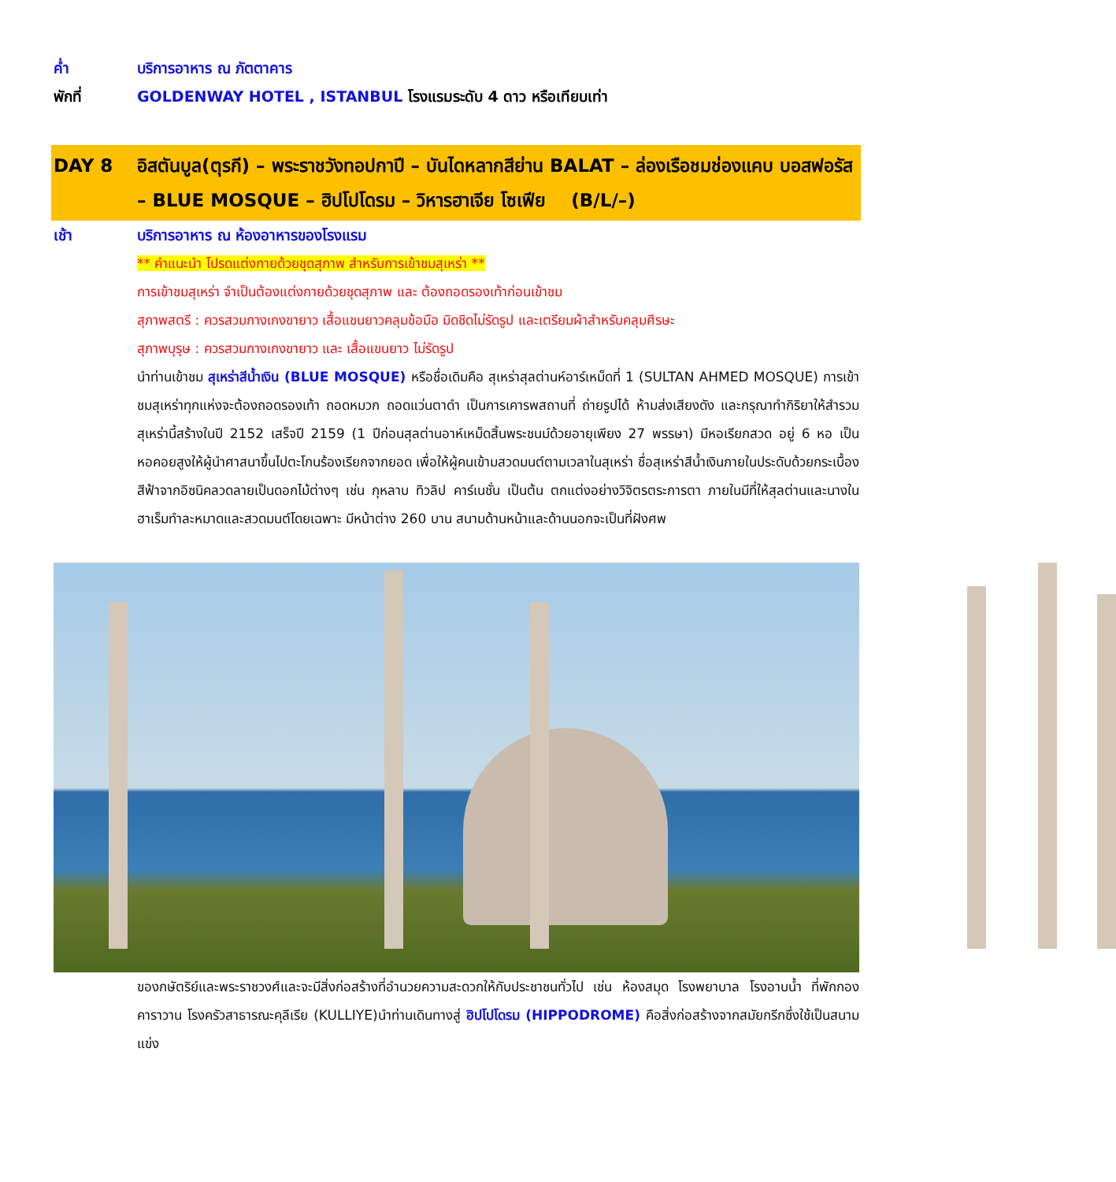ค่ำ บริการอาหาร ณ ภัตตาคาร
พักที่ GOLDENWAY HOTEL , ISTANBUL โรงแรมระดับ 4 ดาว หรือเทียบเท่า
DAY 8 อิสตันบูล(ตุรกี) – พระราชวังทอปกาปี – บันไดหลากสีย่าน BALAT – ล่องเรือชมช่องแคบ บอสฟอรัส – BLUE MOSQUE – ฮิปโปโดรม – วิหารฮาเจีย โซเฟีย (B/L/–)
เช้า
บริการอาหาร ณ ห้องอาหารของโรงแรม
** คำแนะนำ โปรดแต่งกายด้วยชุดสุภาพ สำหรับการเข้าชมสุเหร่า **
การเข้าชมสุเหร่า จำเป็นต้องแต่งกายด้วยชุดสุภาพ และ ต้องถอดรองเท้าก่อนเข้าชม
สุภาพสตรี : ควรสวมกางเกงขายาว เสื้อแขนยาวคลุมข้อมือ มิดชิดไม่รัดรูป และเตรียมผ้าสำหรับคลุมศีรษะ
สุภาพบุรุษ : ควรสวมกางเกงขายาว และ เสื้อแขนยาว ไม่รัดรูป
นำท่านเข้าชม สุเหร่าสีน้ำเงิน (BLUE MOSQUE) หรือชื่อเดิมคือ สุเหร่าสุลต่านห์อาร์เหม็ดที่ 1 (SULTAN AHMED MOSQUE) การเข้าชมสุเหร่าทุกแห่งจะต้องถอดรองเท้า ถอดหมวก ถอดแว่นตาดำ เป็นการเคารพสถานที่ ถ่ายรูปได้ ห้ามส่งเสียงดัง และกรุณาทำกิริยาให้สำรวม สุเหร่านี้สร้างในปี 2152 เสร็จปี 2159 (1 ปีก่อนสุลต่านอาห์เหม็ดสิ้นพระชนม์ด้วยอายุเพียง 27 พรรษา) มีหอเรียกสวด อยู่ 6 หอ เป็นหอคอยสูงให้ผู้นำศาสนาขึ้นไปตะโกนร้องเรียกจากยอด เพื่อให้ผู้คนเข้ามสวดมนต์ตามเวลาในสุเหร่า ชื่อสุเหร่าสีน้ำเงินภายในประดับด้วยกระเบื้องสีฟ้าจากอิซนิคลวดลายเป็นดอกไม้ต่างๆ เช่น กุหลาบ ทิวลิป คาร์เนชั่น เป็นต้น ตกแต่งอย่างวิจิตรตระการตา ภายในมีที่ให้สุลต่านและนางในฮาเร็มทำละหมาดและสวดมนต์โดยเฉพาะ มีหน้าต่าง 260 บาน สนามด้านหน้าและด้านนอกจะเป็นที่ฝังศพ
ของกษัตริย์และพระราชวงศ์และจะมีสิ่งก่อสร้างที่อำนวยความสะดวกให้กับประชาชนทั่วไป เช่น ห้องสมุด โรงพยาบาล โรงอาบน้ำ ที่พักกองคาราวาน โรงครัวสาธารณะคุลีเรีย (KULLIYE)นำท่านเดินทางสู่ ฮิปโปโดรม (HIPPODROME) คือสิ่งก่อสร้างจากสมัยกรีกซึ่งใช้เป็นสนามแข่ง